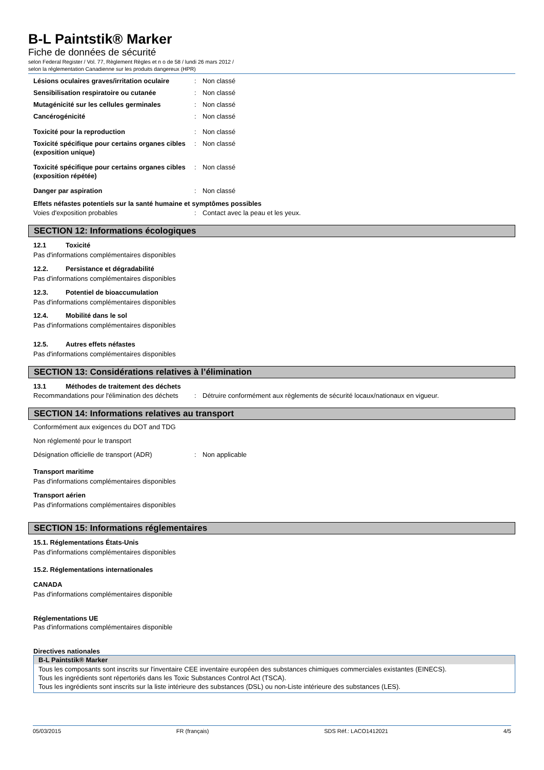B-L Paintstik® Marker
Fiche de données de sécurité
selon Federal Register / Vol. 77, Règlement Règles et n o de 58 / lundi 26 mars 2012 /
selon la réglementation Canadienne sur les produits dangereux (HPR)
Lésions oculaires graves/irritation oculaire
: Non classé
Sensibilisation respiratoire ou cutanée : Non classé
Mutagénicité sur les cellules germinales : Non classé
Cancérogénicité : Non classé
Toxicité pour la reproduction : Non classé
Toxicité spécifique pour certains organes cibles (exposition unique)
: Non classé
Toxicité spécifique pour certains organes cibles (exposition répétée)
: Non classé
Danger par aspiration : Non classé
Effets néfastes potentiels sur la santé humaine et symptômes possibles
Voies d'exposition probables : Contact avec la peau et les yeux.
SECTION 12: Informations écologiques
12.1 Toxicité
Pas d'informations complémentaires disponibles
12.2. Persistance et dégradabilité
Pas d'informations complémentaires disponibles
12.3. Potentiel de bioaccumulation
Pas d'informations complémentaires disponibles
12.4. Mobilité dans le sol
Pas d'informations complémentaires disponibles
12.5. Autres effets néfastes
Pas d'informations complémentaires disponibles
SECTION 13: Considérations relatives à l’élimination
13.1 Méthodes de traitement des déchets
Recommandations pour l'élimination des déchets
: Détruire conformément aux règlements de sécurité locaux/nationaux en vigueur.
SECTION 14: Informations relatives au transport
Conformément aux exigences du DOT and TDG
Non réglementé pour le transport
Désignation officielle de transport (ADR)
: Non applicable
Transport maritime
Pas d'informations complémentaires disponibles
Transport aérien
Pas d'informations complémentaires disponibles
SECTION 15: Informations réglementaires
15.1. Réglementations États-Unis
Pas d'informations complémentaires disponibles
15.2. Réglementations internationales
CANADA
Pas d'informations complémentaires disponible
Réglementations UE
Pas d'informations complémentaires disponible
Directives nationales
B-L Paintstik® Marker
Tous les composants sont inscrits sur l'inventaire CEE inventaire européen des substances chimiques commerciales existantes (EINECS).
Tous les ingrédients sont répertoriés dans les Toxic Substances Control Act (TSCA).
Tous les ingrédients sont inscrits sur la liste intérieure des substances (DSL) ou non-Liste intérieure des substances (LES).
05/03/2015 FR (français) SDS Réf.: LACO1412021 4/5